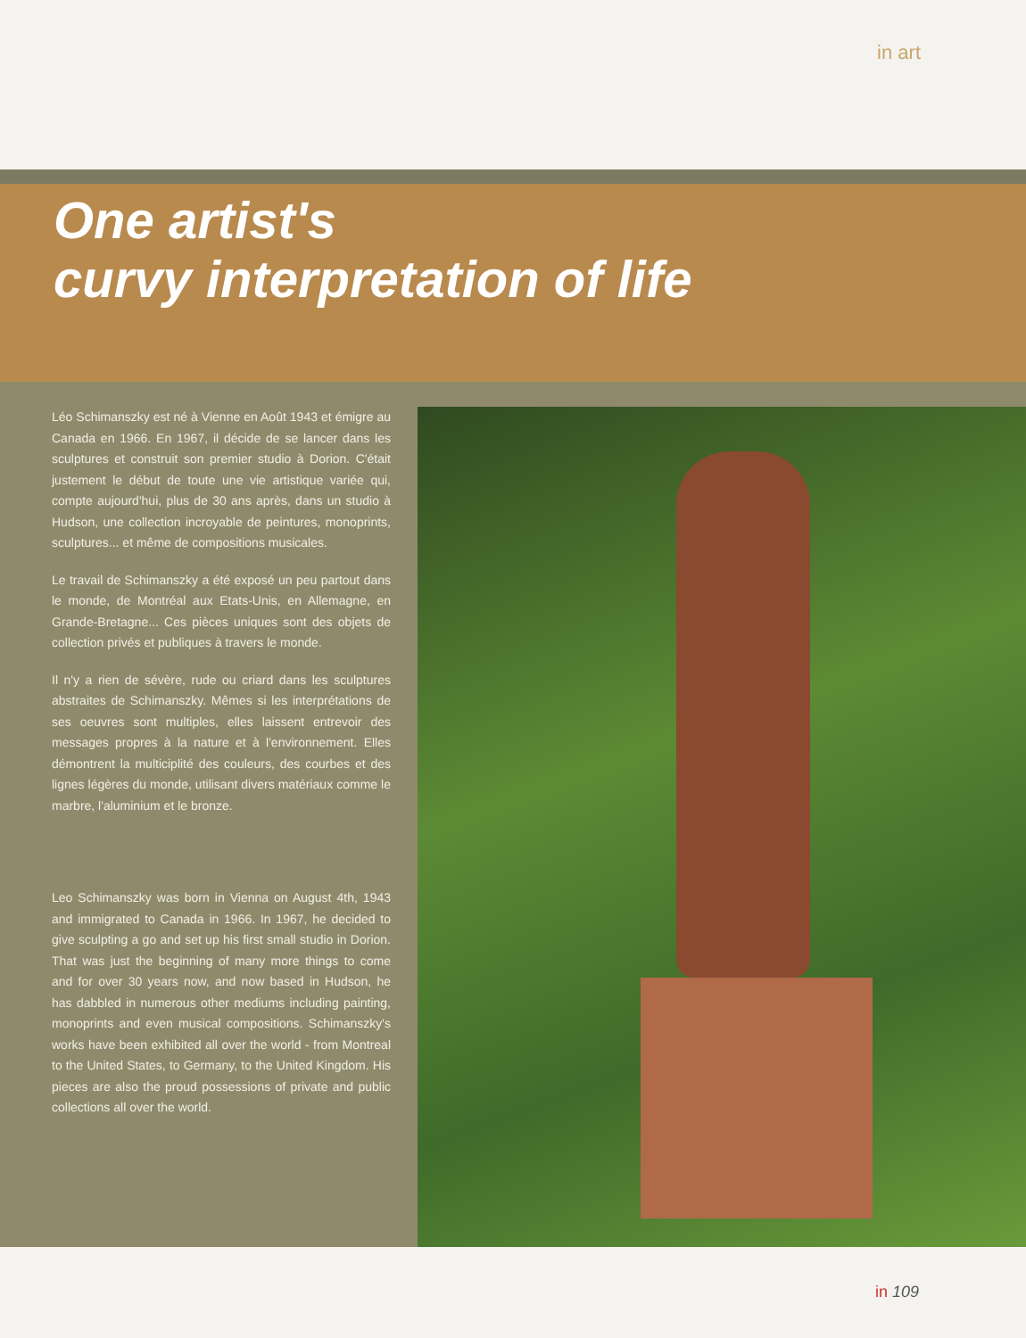in art
One artist's
curvy interpretation of life
Léo Schimanszky est né à Vienne en Août 1943 et émigre au Canada en 1966. En 1967, il décide de se lancer dans les sculptures et construit son premier studio à Dorion. C'était justement le début de toute une vie artistique variée qui, compte aujourd'hui, plus de 30 ans après, dans un studio à Hudson, une collection incroyable de peintures, monoprints, sculptures... et même de compositions musicales.
Le travail de Schimanszky a été exposé un peu partout dans le monde, de Montréal aux Etats-Unis, en Allemagne, en Grande-Bretagne... Ces pièces uniques sont des objets de collection privés et publiques à travers le monde.
Il n'y a rien de sévère, rude ou criard dans les sculptures abstraites de Schimanszky. Mêmes si les interprétations de ses oeuvres sont multiples, elles laissent entrevoir des messages propres à la nature et à l'environnement. Elles démontrent la multiciplité des couleurs, des courbes et des lignes légères du monde, utilisant divers matériaux comme le marbre, l'aluminium et le bronze.
Leo Schimanszky was born in Vienna on August 4th, 1943 and immigrated to Canada in 1966. In 1967, he decided to give sculpting a go and set up his first small studio in Dorion. That was just the beginning of many more things to come and for over 30 years now, and now based in Hudson, he has dabbled in numerous other mediums including painting, monoprints and even musical compositions. Schimanszky's works have been exhibited all over the world - from Montreal to the United States, to Germany, to the United Kingdom. His pieces are also the proud possessions of private and public collections all over the world.
in 109